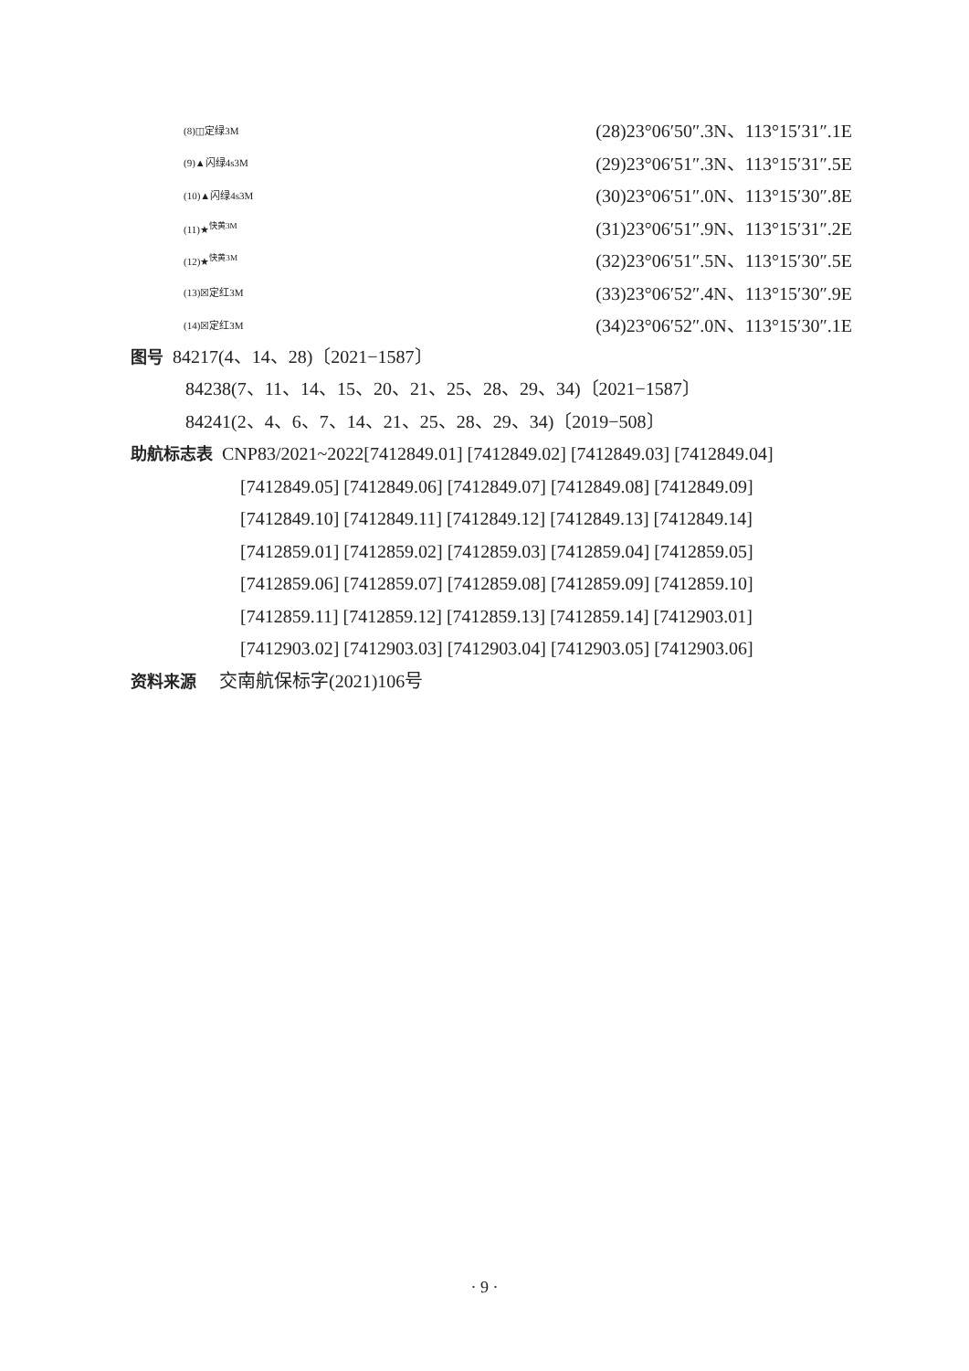(8)◫定绿3M (28)23°06′50″.3N、113°15′31″.1E
(9)▲闪绿4s3M (29)23°06′51″.3N、113°15′31″.5E
(10)▲闪绿4s3M (30)23°06′51″.0N、113°15′30″.8E
(11)★<sup>快黄3M</sup> (31)23°06′51″.9N、113°15′31″.2E
(12)★<sup>快黄3M</sup> (32)23°06′51″.5N、113°15′30″.5E
(13)☒定红3M (33)23°06′52″.4N、113°15′30″.9E
(14)☒定红3M (34)23°06′52″.0N、113°15′30″.1E
图号 84217(4、14、28)〔2021−1587〕
84238(7、11、14、15、20、21、25、28、29、34)〔2021−1587〕
84241(2、4、6、7、14、21、25、28、29、34)〔2019−508〕
助航标志表 CNP83/2021~2022[7412849.01] [7412849.02] [7412849.03] [7412849.04]
[7412849.05] [7412849.06] [7412849.07] [7412849.08] [7412849.09]
[7412849.10] [7412849.11] [7412849.12] [7412849.13] [7412849.14]
[7412859.01] [7412859.02] [7412859.03] [7412859.04] [7412859.05]
[7412859.06] [7412859.07] [7412859.08] [7412859.09] [7412859.10]
[7412859.11] [7412859.12] [7412859.13] [7412859.14] [7412903.01]
[7412903.02] [7412903.03] [7412903.04] [7412903.05] [7412903.06]
资料来源 交南航保标字(2021)106号
· 9 ·